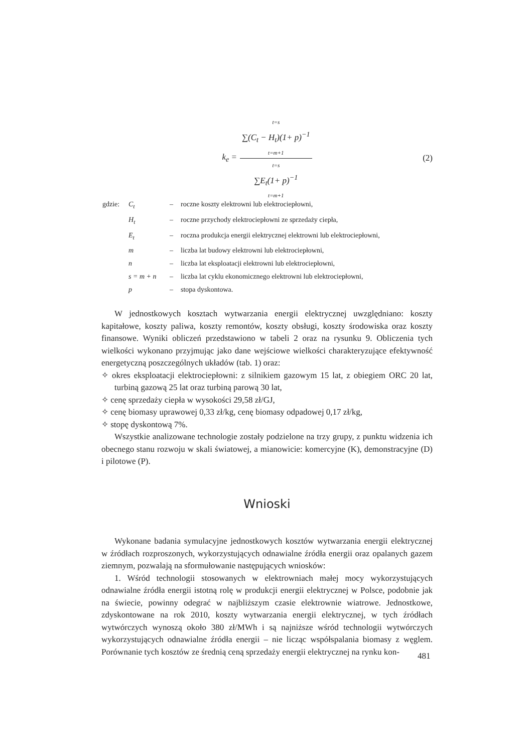k<sub>e</sub> =
t=s
∑(C<sub>t</sub> − H<sub>t</sub>)(1+ p)<sup>−1</sup>
t=m+1
t=s
∑E<sub>t</sub>(1+ p)<sup>−1</sup>
t=m+1
(2)
| gdzie: | C<sub>t</sub> | – | roczne koszty elektrowni lub elektrociepłowni, |
| | H<sub>t</sub> | – | roczne przychody elektrociepłowni ze sprzedaży ciepła, |
| | E<sub>t</sub> | – | roczna produkcja energii elektrycznej elektrowni lub elektrociepłowni, |
| | m | – | liczba lat budowy elektrowni lub elektrociepłowni, |
| | n | – | liczba lat eksploatacji elektrowni lub elektrociepłowni, |
| | s = m + n | – | liczba lat cyklu ekonomicznego elektrowni lub elektrociepłowni, |
| | p | – | stopa dyskontowa. |
W jednostkowych kosztach wytwarzania energii elektrycznej uwzględniano: koszty kapitałowe, koszty paliwa, koszty remontów, koszty obsługi, koszty środowiska oraz koszty finansowe. Wyniki obliczeń przedstawiono w tabeli 2 oraz na rysunku 9. Obliczenia tych wielkości wykonano przyjmując jako dane wejściowe wielkości charakteryzujące efektywność energetyczną poszczególnych układów (tab. 1) oraz:
✧ okres eksploatacji elektrociepłowni: z silnikiem gazowym 15 lat, z obiegiem ORC 20 lat, turbiną gazową 25 lat oraz turbiną parową 30 lat,
✧ cenę sprzedaży ciepła w wysokości 29,58 zł/GJ,
✧ cenę biomasy uprawowej 0,33 zł/kg, cenę biomasy odpadowej 0,17 zł/kg,
✧ stopę dyskontową 7%.
Wszystkie analizowane technologie zostały podzielone na trzy grupy, z punktu widzenia ich obecnego stanu rozwoju w skali światowej, a mianowicie: komercyjne (K), demonstracyjne (D) i pilotowe (P).
Wnioski
Wykonane badania symulacyjne jednostkowych kosztów wytwarzania energii elektrycznej w źródłach rozproszonych, wykorzystujących odnawialne źródła energii oraz opalanych gazem ziemnym, pozwalają na sformułowanie następujących wniosków:
1. Wśród technologii stosowanych w elektrowniach małej mocy wykorzystujących odnawialne źródła energii istotną rolę w produkcji energii elektrycznej w Polsce, podobnie jak na świecie, powinny odegrać w najbliższym czasie elektrownie wiatrowe. Jednostkowe, zdyskontowane na rok 2010, koszty wytwarzania energii elektrycznej, w tych źródłach wytwórczych wynoszą około 380 zł/MWh i są najniższe wśród technologii wytwórczych wykorzystujących odnawialne źródła energii – nie licząc współspalania biomasy z węglem. Porównanie tych kosztów ze średnią ceną sprzedaży energii elektrycznej na rynku kon-
481